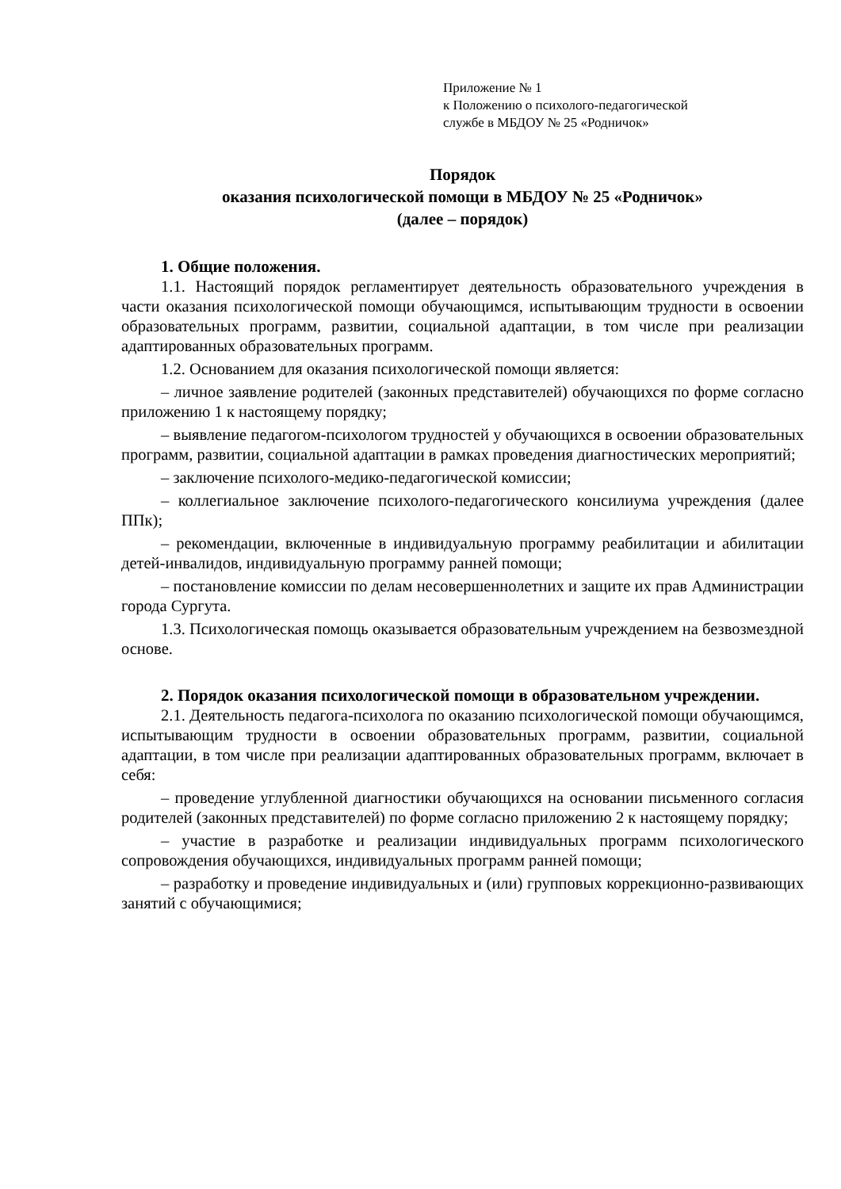Приложение № 1
к Положению о психолого-педагогической
службе в МБДОУ № 25 «Родничок»
Порядок
оказания психологической помощи в МБДОУ № 25 «Родничок»
(далее – порядок)
1. Общие положения.
1.1. Настоящий порядок регламентирует деятельность образовательного учреждения в части оказания психологической помощи обучающимся, испытывающим трудности в освоении образовательных программ, развитии, социальной адаптации, в том числе при реализации адаптированных образовательных программ.
1.2. Основанием для оказания психологической помощи является:
– личное заявление родителей (законных представителей) обучающихся по форме согласно приложению 1 к настоящему порядку;
– выявление педагогом-психологом трудностей у обучающихся в освоении образовательных программ, развитии, социальной адаптации в рамках проведения диагностических мероприятий;
– заключение психолого-медико-педагогической комиссии;
– коллегиальное заключение психолого-педагогического консилиума учреждения (далее ППк);
– рекомендации, включенные в индивидуальную программу реабилитации и абилитации детей-инвалидов, индивидуальную программу ранней помощи;
– постановление комиссии по делам несовершеннолетних и защите их прав Администрации города Сургута.
1.3. Психологическая помощь оказывается образовательным учреждением на безвозмездной основе.
2. Порядок оказания психологической помощи в образовательном учреждении.
2.1. Деятельность педагога-психолога по оказанию психологической помощи обучающимся, испытывающим трудности в освоении образовательных программ, развитии, социальной адаптации, в том числе при реализации адаптированных образовательных программ, включает в себя:
– проведение углубленной диагностики обучающихся на основании письменного согласия родителей (законных представителей) по форме согласно приложению 2 к настоящему порядку;
– участие в разработке и реализации индивидуальных программ психологического сопровождения обучающихся, индивидуальных программ ранней помощи;
– разработку и проведение индивидуальных и (или) групповых коррекционно-развивающих занятий с обучающимися;